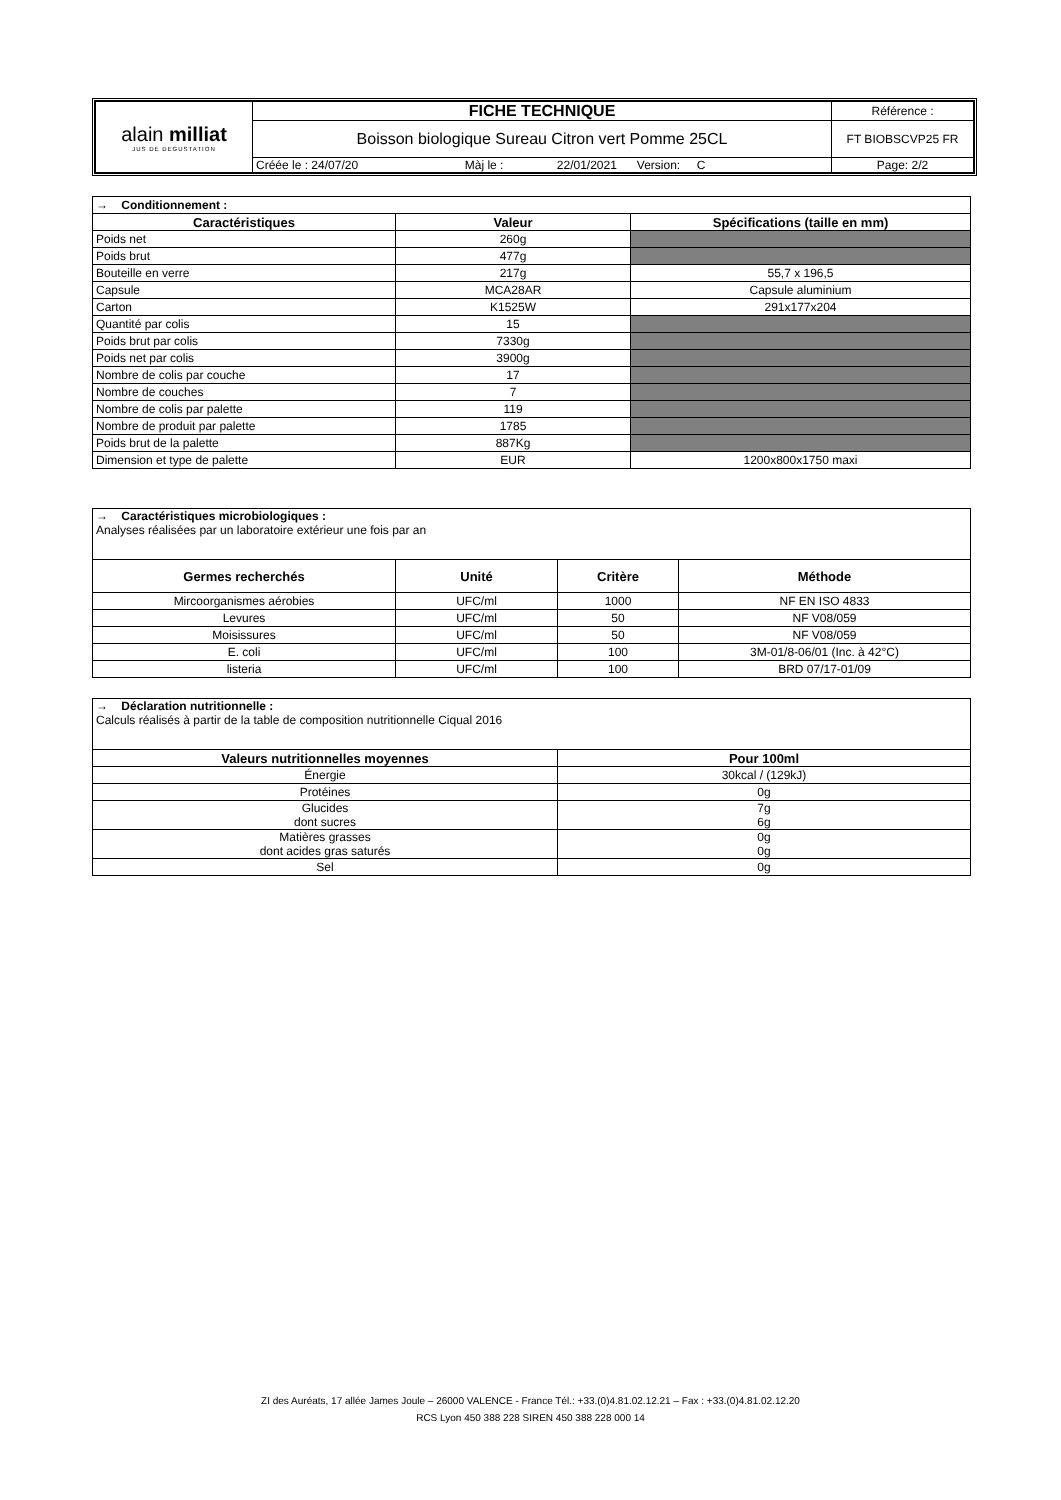| alain milliat JUS DE DEGUSTATION | FICHE TECHNIQUE | Référence : |
| | Boisson biologique Sureau Citron vert Pomme 25CL | FT BIOBSCVP25 FR |
| | Créée le : 24/07/20 Màj le : 22/01/2021 Version: C | Page: 2/2 |
| → Conditionnement : | | |
| Caractéristiques | Valeur | Spécifications (taille en mm) |
| Poids net | 260g | |
| Poids brut | 477g | |
| Bouteille en verre | 217g | 55,7 x 196,5 |
| Capsule | MCA28AR | Capsule aluminium |
| Carton | K1525W | 291x177x204 |
| Quantité par colis | 15 | |
| Poids brut par colis | 7330g | |
| Poids net par colis | 3900g | |
| Nombre de colis par couche | 17 | |
| Nombre de couches | 7 | |
| Nombre de colis par palette | 119 | |
| Nombre de produit par palette | 1785 | |
| Poids brut de la palette | 887Kg | |
| Dimension et type de palette | EUR | 1200x800x1750 maxi |
| → Caractéristiques microbiologiques : Analyses réalisées par un laboratoire extérieur une fois par an | | | |
| Germes recherchés | Unité | Critère | Méthode |
| Mircoorganismes aérobies | UFC/ml | 1000 | NF EN ISO 4833 |
| Levures | UFC/ml | 50 | NF V08/059 |
| Moisissures | UFC/ml | 50 | NF V08/059 |
| E. coli | UFC/ml | 100 | 3M-01/8-06/01 (Inc. à 42°C) |
| listeria | UFC/ml | 100 | BRD 07/17-01/09 |
| → Déclaration nutritionnelle : Calculs réalisés à partir de la table de composition nutritionnelle Ciqual 2016 | |
| Valeurs nutritionnelles moyennes | Pour 100ml |
| Énergie | 30kcal / (129kJ) |
| Protéines | 0g |
| Glucides dont sucres | 7g 6g |
| Matières grasses dont acides gras saturés | 0g 0g |
| Sel | 0g |
ZI des Auréats, 17 allée James Joule – 26000 VALENCE - France Tél.: +33.(0)4.81.02.12.21 – Fax : +33.(0)4.81.02.12.20
RCS Lyon 450 388 228 SIREN 450 388 228 000 14